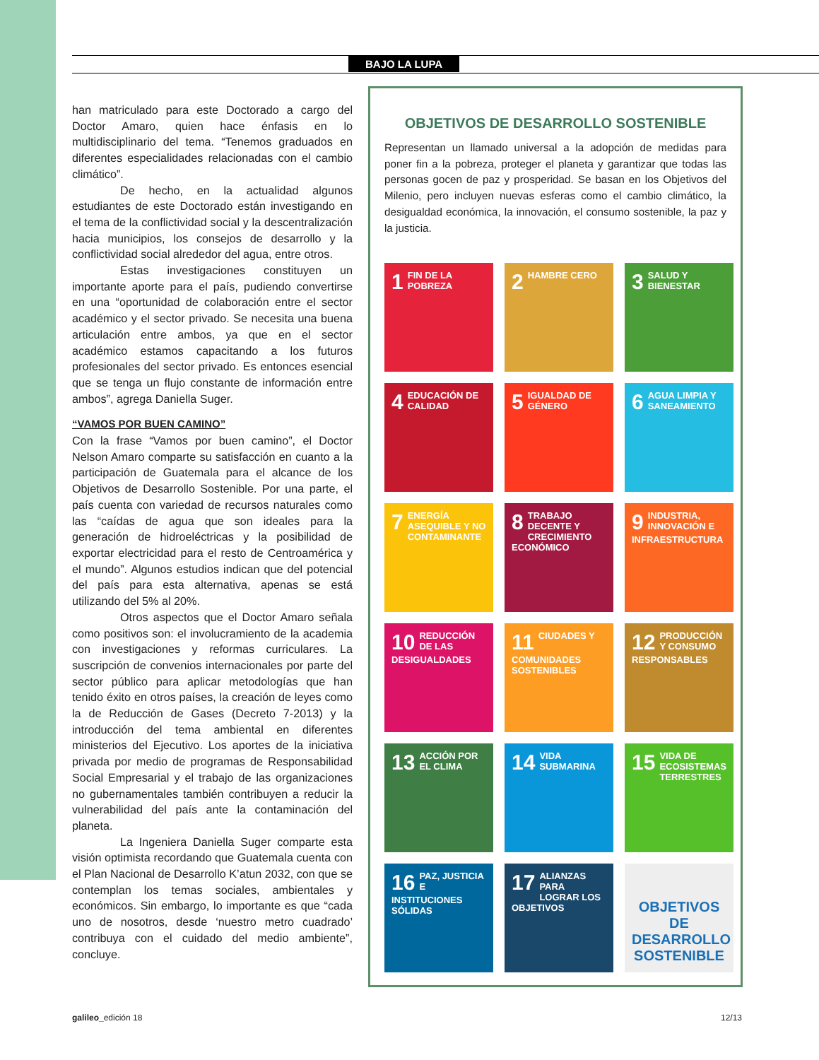BAJO LA LUPA
han matriculado para este Doctorado a cargo del Doctor Amaro, quien hace énfasis en lo multidisciplinario del tema. “Tenemos graduados en diferentes especialidades relacionadas con el cambio climático”.
De hecho, en la actualidad algunos estudiantes de este Doctorado están investigando en el tema de la conflictividad social y la descentralización hacia municipios, los consejos de desarrollo y la conflictividad social alrededor del agua, entre otros.
Estas investigaciones constituyen un importante aporte para el país, pudiendo convertirse en una “oportunidad de colaboración entre el sector académico y el sector privado. Se necesita una buena articulación entre ambos, ya que en el sector académico estamos capacitando a los futuros profesionales del sector privado. Es entonces esencial que se tenga un flujo constante de información entre ambos”, agrega Daniella Suger.
“VAMOS POR BUEN CAMINO”
Con la frase “Vamos por buen camino”, el Doctor Nelson Amaro comparte su satisfacción en cuanto a la participación de Guatemala para el alcance de los Objetivos de Desarrollo Sostenible. Por una parte, el país cuenta con variedad de recursos naturales como las “caídas de agua que son ideales para la generación de hidroeléctricas y la posibilidad de exportar electricidad para el resto de Centroamérica y el mundo”. Algunos estudios indican que del potencial del país para esta alternativa, apenas se está utilizando del 5% al 20%.
Otros aspectos que el Doctor Amaro señala como positivos son: el involucramiento de la academia con investigaciones y reformas curriculares. La suscripción de convenios internacionales por parte del sector público para aplicar metodologías que han tenido éxito en otros países, la creación de leyes como la de Reducción de Gases (Decreto 7-2013) y la introducción del tema ambiental en diferentes ministerios del Ejecutivo. Los aportes de la iniciativa privada por medio de programas de Responsabilidad Social Empresarial y el trabajo de las organizaciones no gubernamentales también contribuyen a reducir la vulnerabilidad del país ante la contaminación del planeta.
La Ingeniera Daniella Suger comparte esta visión optimista recordando que Guatemala cuenta con el Plan Nacional de Desarrollo K’atun 2032, con que se contemplan los temas sociales, ambientales y económicos. Sin embargo, lo importante es que “cada uno de nosotros, desde ‘nuestro metro cuadrado’ contribuya con el cuidado del medio ambiente”, concluye.
OBJETIVOS DE DESARROLLO SOSTENIBLE
Representan un llamado universal a la adopción de medidas para poner fin a la pobreza, proteger el planeta y garantizar que todas las personas gocen de paz y prosperidad. Se basan en los Objetivos del Milenio, pero incluyen nuevas esferas como el cambio climático, la desigualdad económica, la innovación, el consumo sostenible, la paz y la justicia.
1 FIN DE LA POBREZA
2 HAMBRE CERO
3 SALUD Y BIENESTAR
4 EDUCACIÓN DE CALIDAD
5 IGUALDAD DE GÉNERO
6 AGUA LIMPIA Y SANEAMIENTO
7 ENERGÍA ASEQUIBLE Y NO CONTAMINANTE
8 TRABAJO DECENTE Y CRECIMIENTO ECONÓMICO
9 INDUSTRIA, INNOVACIÓN E INFRAESTRUCTURA
10 REDUCCIÓN DE LAS DESIGUALDADES
11 CIUDADES Y COMUNIDADES SOSTENIBLES
12 PRODUCCIÓN Y CONSUMO RESPONSABLES
13 ACCIÓN POR EL CLIMA
14 VIDA SUBMARINA
15 VIDA DE ECOSISTEMAS TERRESTRES
16 PAZ, JUSTICIA E INSTITUCIONES SÓLIDAS
17 ALIANZAS PARA LOGRAR LOS OBJETIVOS
OBJETIVOS DE DESARROLLO SOSTENIBLE
galileo_edición 18 12/13